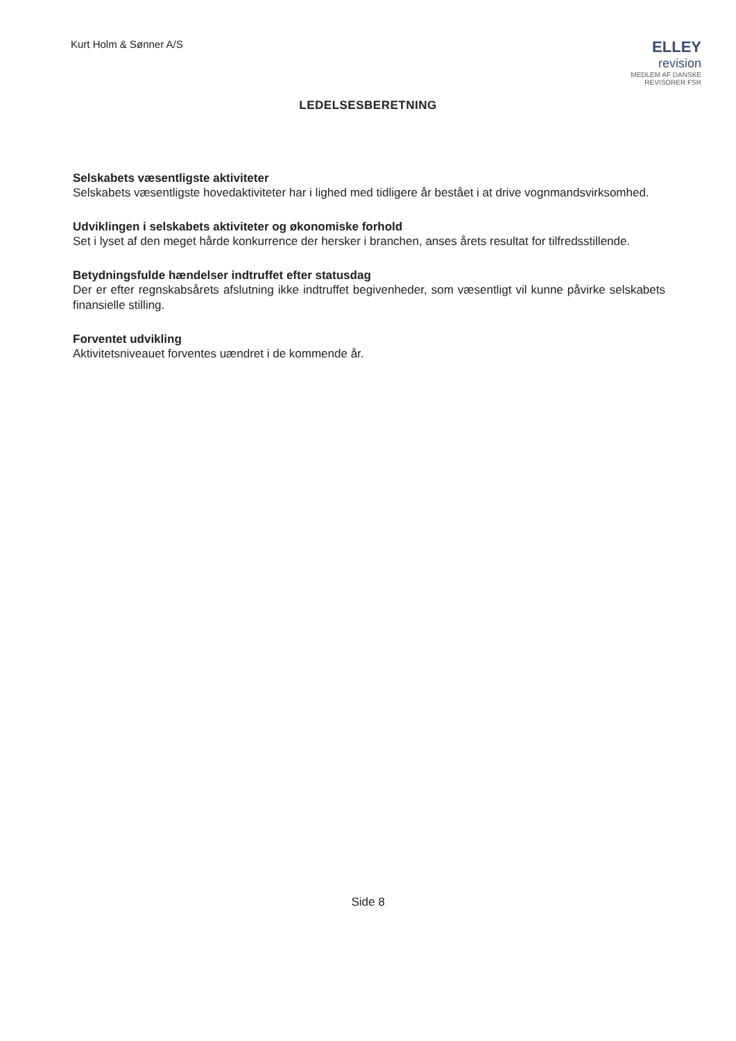Kurt Holm & Sønner A/S
ELLEY
revision
MEDLEM AF DANSKE REVISORER FSR
LEDELSESBERETNING
Selskabets væsentligste aktiviteter
Selskabets væsentligste hovedaktiviteter har i lighed med tidligere år bestået i at drive vognmandsvirksomhed.
Udviklingen i selskabets aktiviteter og økonomiske forhold
Set i lyset af den meget hårde konkurrence der hersker i branchen, anses årets resultat for tilfredsstillende.
Betydningsfulde hændelser indtruffet efter statusdag
Der er efter regnskabsårets afslutning ikke indtruffet begivenheder, som væsentligt vil kunne påvirke selskabets finansielle stilling.
Forventet udvikling
Aktivitetsniveauet forventes uændret i de kommende år.
Side 8